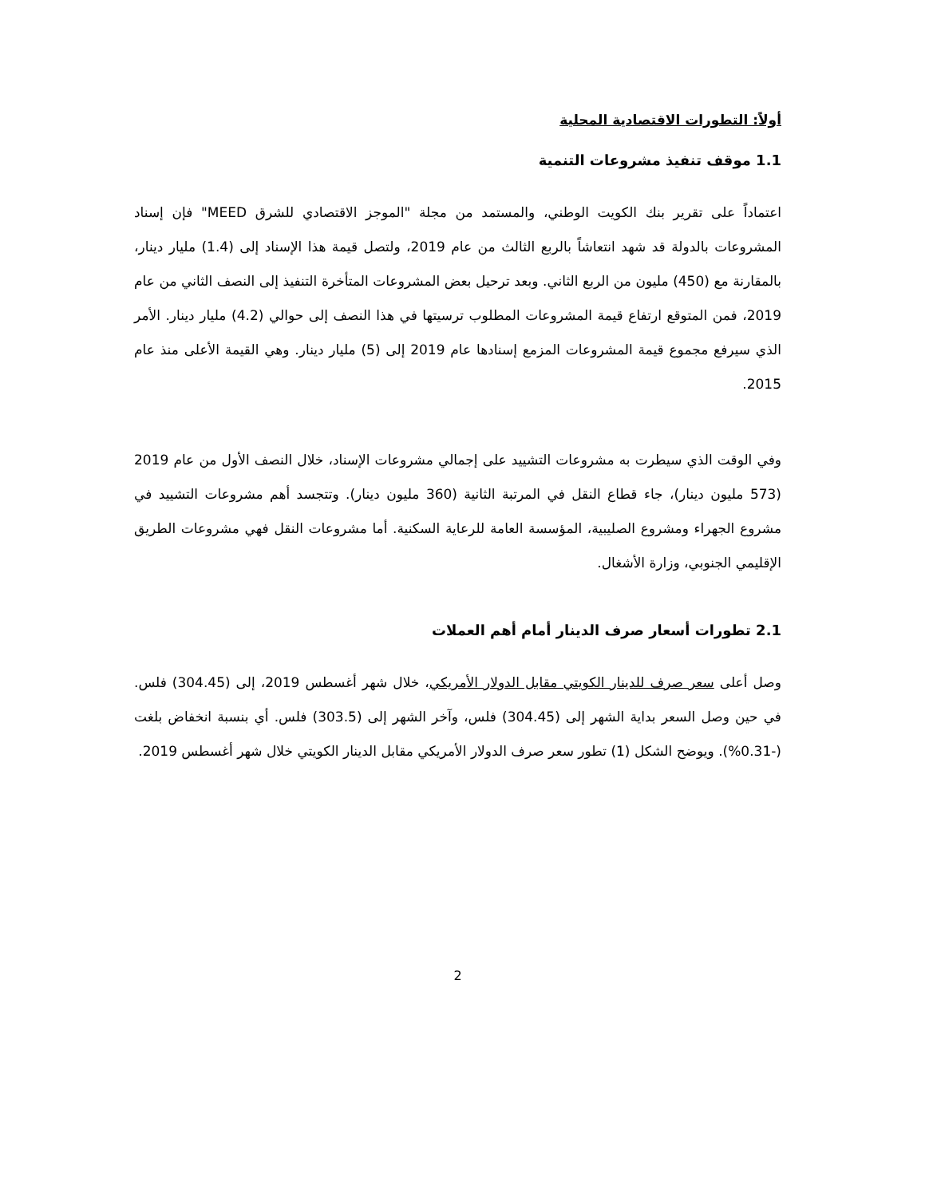أولاً: التطورات الاقتصادية المحلية
1.1 موقف تنفيذ مشروعات التنمية
اعتماداً على تقرير بنك الكويت الوطني، والمستمد من مجلة "الموجز الاقتصادي للشرق MEED" فإن إسناد المشروعات بالدولة قد شهد انتعاشاً بالربع الثالث من عام 2019، ولتصل قيمة هذا الإسناد إلى (1.4) مليار دينار، بالمقارنة مع (450) مليون من الربع الثاني. وبعد ترحيل بعض المشروعات المتأخرة التنفيذ إلى النصف الثاني من عام 2019، فمن المتوقع ارتفاع قيمة المشروعات المطلوب ترسيتها في هذا النصف إلى حوالي (4.2) مليار دينار. الأمر الذي سيرفع مجموع قيمة المشروعات المزمع إسنادها عام 2019 إلى (5) مليار دينار. وهي القيمة الأعلى منذ عام 2015.
وفي الوقت الذي سيطرت به مشروعات التشييد على إجمالي مشروعات الإسناد، خلال النصف الأول من عام 2019 (573 مليون دينار)، جاء قطاع النقل في المرتبة الثانية (360 مليون دينار). وتتجسد أهم مشروعات التشييد في مشروع الجهراء ومشروع الصليبية، المؤسسة العامة للرعاية السكنية. أما مشروعات النقل فهي مشروعات الطريق الإقليمي الجنوبي، وزارة الأشغال.
2.1 تطورات أسعار صرف الدينار أمام أهم العملات
وصل أعلى سعر صرف للدينار الكويتي مقابل الدولار الأمريكي، خلال شهر أغسطس 2019، إلى (304.45) فلس. في حين وصل السعر بداية الشهر إلى (304.45) فلس، وآخر الشهر إلى (303.5) فلس. أي بنسبة انخفاض بلغت (-0.31%). ويوضح الشكل (1) تطور سعر صرف الدولار الأمريكي مقابل الدينار الكويتي خلال شهر أغسطس 2019.
2